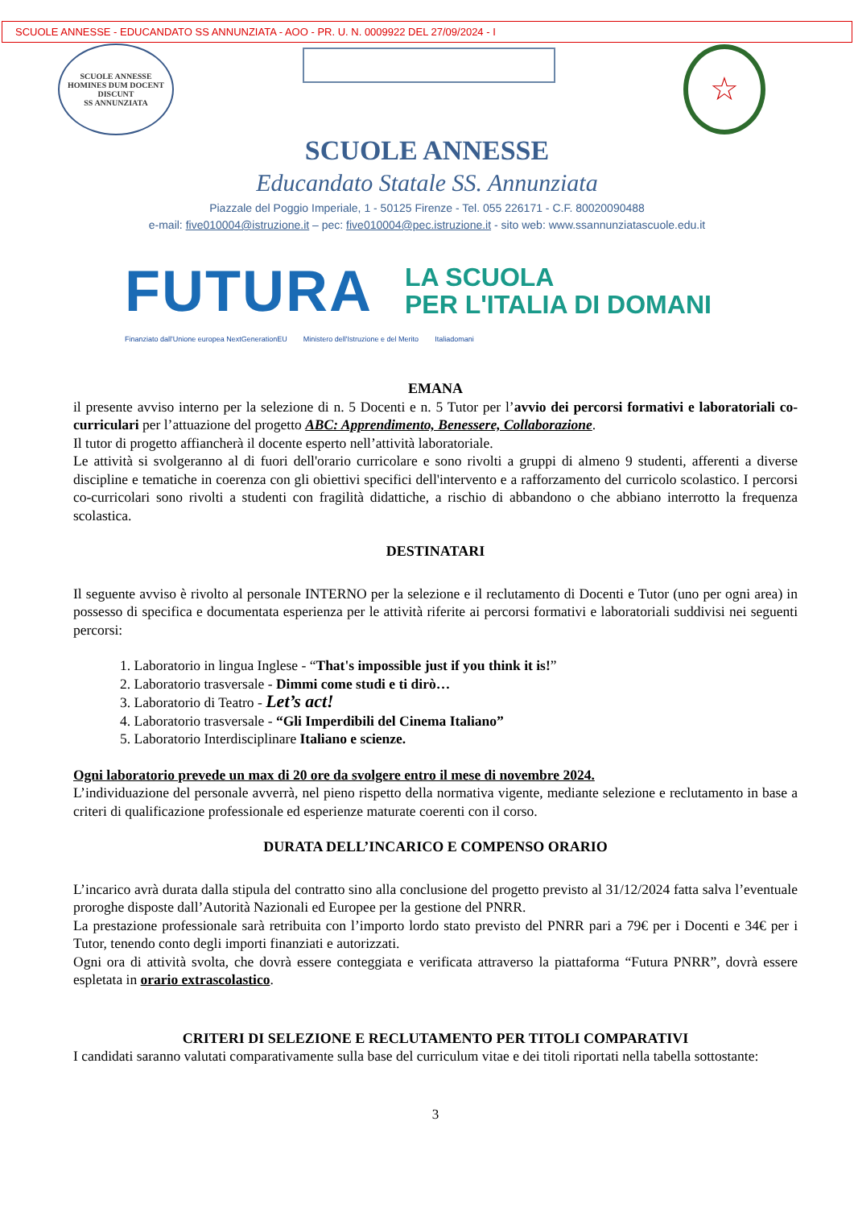SCUOLE ANNESSE - EDUCANDATO SS ANNUNZIATA - AOO - PR. U. N. 0009922 DEL 27/09/2024 - I
SCUOLE ANNESSE
HOMINES DUM DOCENT DISCUNT
SS ANNUNZIATA
☆
SCUOLE ANNESSE
Educandato Statale SS. Annunziata
Piazzale del Poggio Imperiale, 1 - 50125 Firenze - Tel. 055 226171 - C.F. 80020090488
e-mail: five010004@istruzione.it – pec: five010004@pec.istruzione.it - sito web: www.ssannunziatascuole.edu.it
FUTURA
LA SCUOLA
PER L'ITALIA DI DOMANI
Finanziato dall'Unione europea NextGenerationEU Ministero dell'Istruzione e del Merito Italiadomani
EMANA
il presente avviso interno per la selezione di n. 5 Docenti e n. 5 Tutor per l’avvio dei percorsi formativi e laboratoriali co-curriculari per l’attuazione del progetto ABC: Apprendimento, Benessere, Collaborazione.
Il tutor di progetto affiancherà il docente esperto nell’attività laboratoriale.
Le attività si svolgeranno al di fuori dell'orario curricolare e sono rivolti a gruppi di almeno 9 studenti, afferenti a diverse discipline e tematiche in coerenza con gli obiettivi specifici dell'intervento e a rafforzamento del curricolo scolastico. I percorsi co-curricolari sono rivolti a studenti con fragilità didattiche, a rischio di abbandono o che abbiano interrotto la frequenza scolastica.
DESTINATARI
Il seguente avviso è rivolto al personale INTERNO per la selezione e il reclutamento di Docenti e Tutor (uno per ogni area) in possesso di specifica e documentata esperienza per le attività riferite ai percorsi formativi e laboratoriali suddivisi nei seguenti percorsi:
1. Laboratorio in lingua Inglese - “That's impossible just if you think it is!”
2. Laboratorio trasversale - Dimmi come studi e ti dirò…
3. Laboratorio di Teatro - Let’s act!
4. Laboratorio trasversale - “Gli Imperdibili del Cinema Italiano”
5. Laboratorio Interdisciplinare Italiano e scienze.
Ogni laboratorio prevede un max di 20 ore da svolgere entro il mese di novembre 2024.
L’individuazione del personale avverrà, nel pieno rispetto della normativa vigente, mediante selezione e reclutamento in base a criteri di qualificazione professionale ed esperienze maturate coerenti con il corso.
DURATA DELL’INCARICO E COMPENSO ORARIO
L’incarico avrà durata dalla stipula del contratto sino alla conclusione del progetto previsto al 31/12/2024 fatta salva l’eventuale proroghe disposte dall’Autorità Nazionali ed Europee per la gestione del PNRR.
La prestazione professionale sarà retribuita con l’importo lordo stato previsto del PNRR pari a 79€ per i Docenti e 34€ per i Tutor, tenendo conto degli importi finanziati e autorizzati.
Ogni ora di attività svolta, che dovrà essere conteggiata e verificata attraverso la piattaforma “Futura PNRR”, dovrà essere espletata in orario extrascolastico.
CRITERI DI SELEZIONE E RECLUTAMENTO PER TITOLI COMPARATIVI
I candidati saranno valutati comparativamente sulla base del curriculum vitae e dei titoli riportati nella tabella sottostante:
3